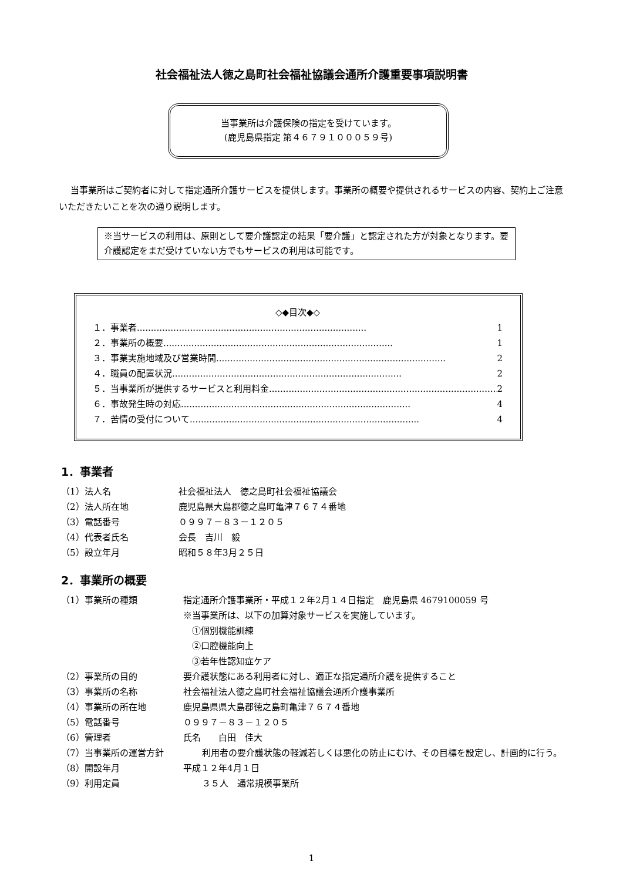社会福祉法人徳之島町社会福祉協議会通所介護重要事項説明書
当事業所は介護保険の指定を受けています。
(鹿児島県指定 第４６７９１０００５９号)
当事業所はご契約者に対して指定通所介護サービスを提供します。事業所の概要や提供されるサービスの内容、契約上ご注意いただきたいことを次の通り説明します。
※当サービスの利用は、原則として要介護認定の結果「要介護」と認定された方が対象となります。要介護認定をまだ受けていない方でもサービスの利用は可能です。
◇◆目次◆◇
１．事業者.................................................................................. 1
２．事業所の概要.................................................................................. 1
３．事業実施地域及び営業時間.................................................................................. 2
４．職員の配置状況.................................................................................. 2
５．当事業所が提供するサービスと利用料金.................................................................................. 2
６．事故発生時の対応.................................................................................. 4
７．苦情の受付について.................................................................................. 4
1．事業者
（1）法人名 社会福祉法人　徳之島町社会福祉協議会
（2）法人所在地 鹿児島県大島郡徳之島町亀津７６７４番地
（3）電話番号 ０９９７－８３－１２０５
（4）代表者氏名 会長　吉川　毅
（5）設立年月 昭和５８年3月２５日
2．事業所の概要
（1）事業所の種類 指定通所介護事業所・平成１２年2月１４日指定　鹿児島県 4679100059 号
※当事業所は、以下の加算対象サービスを実施しています。
　①個別機能訓練
　②口腔機能向上
　③若年性認知症ケア
（2）事業所の目的 要介護状態にある利用者に対し、適正な指定通所介護を提供すること
（3）事業所の名称 社会福祉法人徳之島町社会福祉協議会通所介護事業所
（4）事業所の所在地 鹿児島県県大島郡徳之島町亀津７６７４番地
（5）電話番号 ０９９７－８３－１２０５
（6）管理者 氏名　　白田　佳大
（7）当事業所の運営方針 利用者の要介護状態の軽減若しくは悪化の防止にむけ、その目標を設定し、計画的に行う。
（8）開設年月 平成１２年4月１日
（9）利用定員 ３５人　通常規模事業所
1